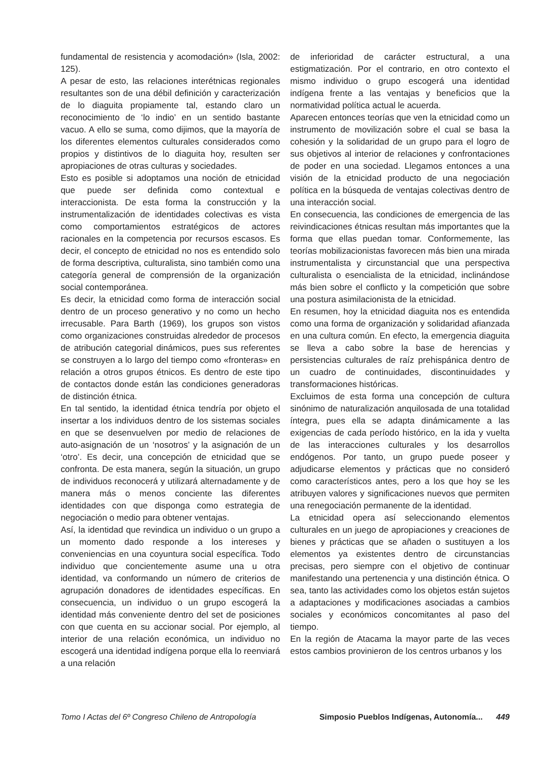fundamental de resistencia y acomodación» (Isla, 2002: 125).
A pesar de esto, las relaciones interétnicas regionales resultantes son de una débil definición y caracterización de lo diaguita propiamente tal, estando claro un reconocimiento de ‘lo indio’ en un sentido bastante vacuo. A ello se suma, como dijimos, que la mayoría de los diferentes elementos culturales considerados como propios y distintivos de lo diaguita hoy, resulten ser apropiaciones de otras culturas y sociedades.
Esto es posible si adoptamos una noción de etnicidad que puede ser definida como contextual e interaccionista. De esta forma la construcción y la instrumentalización de identidades colectivas es vista como comportamientos estratégicos de actores racionales en la competencia por recursos escasos. Es decir, el concepto de etnicidad no nos es entendido solo de forma descriptiva, culturalista, sino también como una categoría general de comprensión de la organización social contemporánea.
Es decir, la etnicidad como forma de interacción social dentro de un proceso generativo y no como un hecho irrecusable. Para Barth (1969), los grupos son vistos como organizaciones construidas alrededor de procesos de atribución categorial dinámicos, pues sus referentes se construyen a lo largo del tiempo como «fronteras» en relación a otros grupos étnicos. Es dentro de este tipo de contactos donde están las condiciones generadoras de distinción étnica.
En tal sentido, la identidad étnica tendría por objeto el insertar a los individuos dentro de los sistemas sociales en que se desenvuelven por medio de relaciones de auto-asignación de un ‘nosotros’ y la asignación de un ‘otro’. Es decir, una concepción de etnicidad que se confronta. De esta manera, según la situación, un grupo de individuos reconocerá y utilizará alternadamente y de manera más o menos conciente las diferentes identidades con que disponga como estrategia de negociación o medio para obtener ventajas.
Así, la identidad que revindica un individuo o un grupo a un momento dado responde a los intereses y conveniencias en una coyuntura social específica. Todo individuo que concientemente asume una u otra identidad, va conformando un número de criterios de agrupación donadores de identidades específicas. En consecuencia, un individuo o un grupo escogerá la identidad más conveniente dentro del set de posiciones con que cuenta en su accionar social. Por ejemplo, al interior de una relación económica, un individuo no escogerá una identidad indígena porque ella lo reenviará a una relación
de inferioridad de carácter estructural, a una estigmatización. Por el contrario, en otro contexto el mismo individuo o grupo escogerá una identidad indígena frente a las ventajas y beneficios que la normatividad política actual le acuerda.
Aparecen entonces teorías que ven la etnicidad como un instrumento de movilización sobre el cual se basa la cohesión y la solidaridad de un grupo para el logro de sus objetivos al interior de relaciones y confrontaciones de poder en una sociedad. Llegamos entonces a una visión de la etnicidad producto de una negociación política en la búsqueda de ventajas colectivas dentro de una interacción social.
En consecuencia, las condiciones de emergencia de las reivindicaciones étnicas resultan más importantes que la forma que ellas puedan tomar. Conformemente, las teorías mobilizacionistas favorecen más bien una mirada instrumentalista y circunstancial que una perspectiva culturalista o esencialista de la etnicidad, inclinándose más bien sobre el conflicto y la competición que sobre una postura asimilacionista de la etnicidad.
En resumen, hoy la etnicidad diaguita nos es entendida como una forma de organización y solidaridad afianzada en una cultura común. En efecto, la emergencia diaguita se lleva a cabo sobre la base de herencias y persistencias culturales de raíz prehispánica dentro de un cuadro de continuidades, discontinuidades y transformaciones históricas.
Excluimos de esta forma una concepción de cultura sinónimo de naturalización anquilosada de una totalidad íntegra, pues ella se adapta dinámicamente a las exigencias de cada período histórico, en la ida y vuelta de las interacciones culturales y los desarrollos endógenos. Por tanto, un grupo puede poseer y adjudicarse elementos y prácticas que no consideró como característicos antes, pero a los que hoy se les atribuyen valores y significaciones nuevos que permiten una renegociación permanente de la identidad.
La etnicidad opera así seleccionando elementos culturales en un juego de apropiaciones y creaciones de bienes y prácticas que se añaden o sustituyen a los elementos ya existentes dentro de circunstancias precisas, pero siempre con el objetivo de continuar manifestando una pertenencia y una distinción étnica. O sea, tanto las actividades como los objetos están sujetos a adaptaciones y modificaciones asociadas a cambios sociales y económicos concomitantes al paso del tiempo.
En la región de Atacama la mayor parte de las veces estos cambios provinieron de los centros urbanos y los
Tomo I Actas del 6º Congreso Chileno de Antropología Simposio Pueblos Indígenas, Autonomía... 449